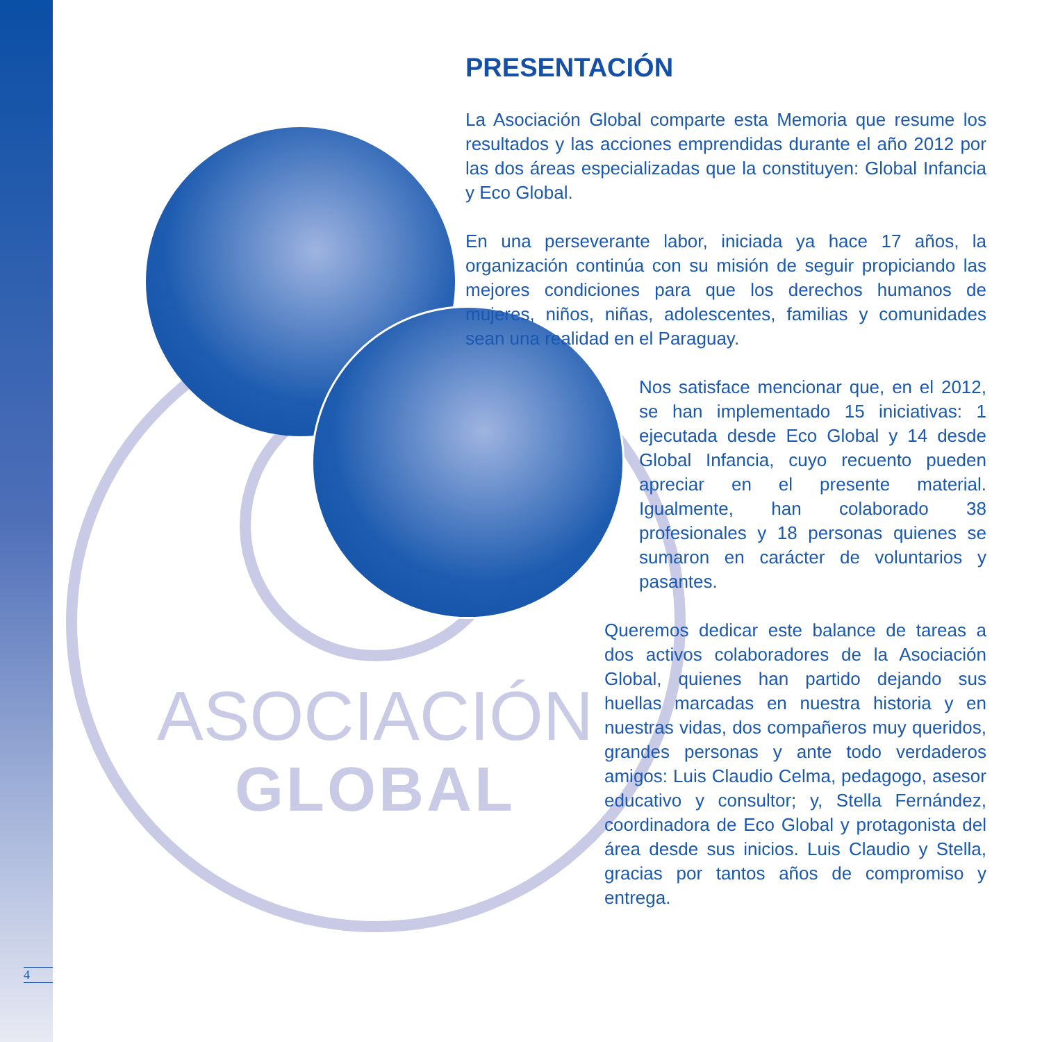ASOCIACIÓN
GLOBAL
PRESENTACIÓN
La Asociación Global comparte esta Memoria que resume los resultados y las acciones emprendidas durante el año 2012 por las dos áreas especializadas que la constituyen: Global Infancia y Eco Global.
En una perseverante labor, iniciada ya hace 17 años, la organización continúa con su misión de seguir propiciando las mejores condiciones para que los derechos humanos de mujeres, niños, niñas, adolescentes, familias y comunidades sean una realidad en el Paraguay.
Nos satisface mencionar que, en el 2012, se han implementado 15 iniciativas: 1 ejecutada desde Eco Global y 14 desde Global Infancia, cuyo recuento pueden apreciar en el presente material. Igualmente, han colaborado 38 profesionales y 18 personas quienes se sumaron en carácter de voluntarios y pasantes.
Queremos dedicar este balance de tareas a dos activos colaboradores de la Asociación Global, quienes han partido dejando sus huellas marcadas en nuestra historia y en nuestras vidas, dos compañeros muy queridos, grandes personas y ante todo verdaderos amigos: Luis Claudio Celma, pedagogo, asesor educativo y consultor; y, Stella Fernández, coordinadora de Eco Global y protagonista del área desde sus inicios. Luis Claudio y Stella, gracias por tantos años de compromiso y entrega.
4